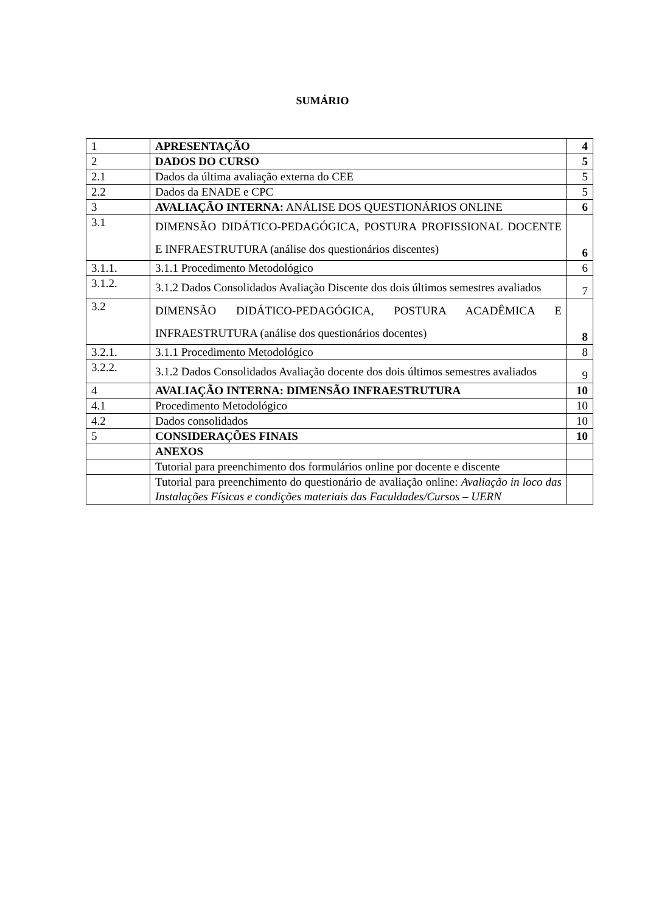SUMÁRIO
| 1 | APRESENTAÇÃO | 4 |
| 2 | DADOS DO CURSO | 5 |
| 2.1 | Dados da última avaliação externa do CEE | 5 |
| 2.2 | Dados da ENADE e CPC | 5 |
| 3 | AVALIAÇÃO INTERNA: ANÁLISE DOS QUESTIONÁRIOS ONLINE | 6 |
| 3.1 | DIMENSÃO DIDÁTICO-PEDAGÓGICA, POSTURA PROFISSIONAL DOCENTE E INFRAESTRUTURA (análise dos questionários discentes) | 6 |
| 3.1.1. | 3.1.1 Procedimento Metodológico | 6 |
| 3.1.2. | 3.1.2 Dados Consolidados Avaliação Discente dos dois últimos semestres avaliados | 7 |
| 3.2 | DIMENSÃO DIDÁTICO-PEDAGÓGICA, POSTURA ACADÊMICA E INFRAESTRUTURA (análise dos questionários docentes) | 8 |
| 3.2.1. | 3.1.1 Procedimento Metodológico | 8 |
| 3.2.2. | 3.1.2 Dados Consolidados Avaliação docente dos dois últimos semestres avaliados | 9 |
| 4 | AVALIAÇÃO INTERNA: DIMENSÃO INFRAESTRUTURA | 10 |
| 4.1 | Procedimento Metodológico | 10 |
| 4.2 | Dados consolidados | 10 |
| 5 | CONSIDERAÇÕES FINAIS | 10 |
| | ANEXOS | |
| | Tutorial para preenchimento dos formulários online por docente e discente | |
| | Tutorial para preenchimento do questionário de avaliação online: Avaliação in loco das Instalações Físicas e condições materiais das Faculdades/Cursos – UERN | |